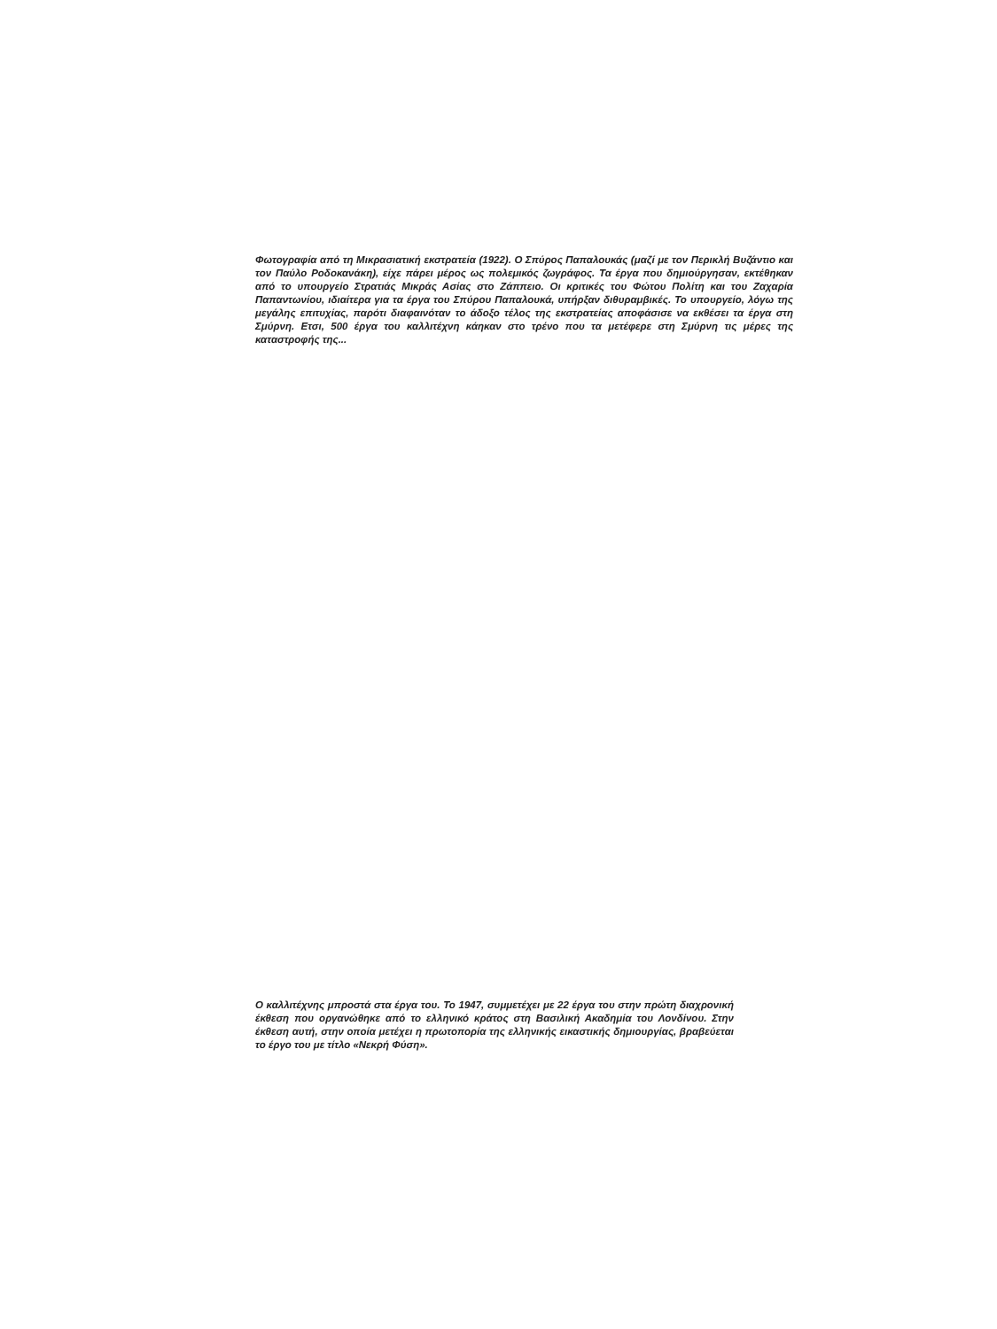Φωτογραφία από τη Μικρασιατική εκστρατεία (1922). Ο Σπύρος Παπαλουκάς (μαζί με τον Περικλή Βυζάντιο και τον Παύλο Ροδοκανάκη), είχε πάρει μέρος ως πολεμικός ζωγράφος. Τα έργα που δημιούργησαν, εκτέθηκαν από το υπουργείο Στρατιάς Μικράς Ασίας στο Ζάππειο. Οι κριτικές του Φώτου Πολίτη και του Ζαχαρία Παπαντωνίου, ιδιαίτερα για τα έργα του Σπύρου Παπαλουκά, υπήρξαν διθυραμβικές. Το υπουργείο, λόγω της μεγάλης επιτυχίας, παρότι διαφαινόταν το άδοξο τέλος της εκστρατείας αποφάσισε να εκθέσει τα έργα στη Σμύρνη. Ετσι, 500 έργα του καλλιτέχνη κάηκαν στο τρένο που τα μετέφερε στη Σμύρνη τις μέρες της καταστροφής της...
Ο καλλιτέχνης μπροστά στα έργα του. Το 1947, συμμετέχει με 22 έργα του στην πρώτη διαχρονική έκθεση που οργανώθηκε από το ελληνικό κράτος στη Βασιλική Ακαδημία του Λονδίνου. Στην έκθεση αυτή, στην οποία μετέχει η πρωτοπορία της ελληνικής εικαστικής δημιουργίας, βραβεύεται το έργο του με τίτλο «Νεκρή Φύση».